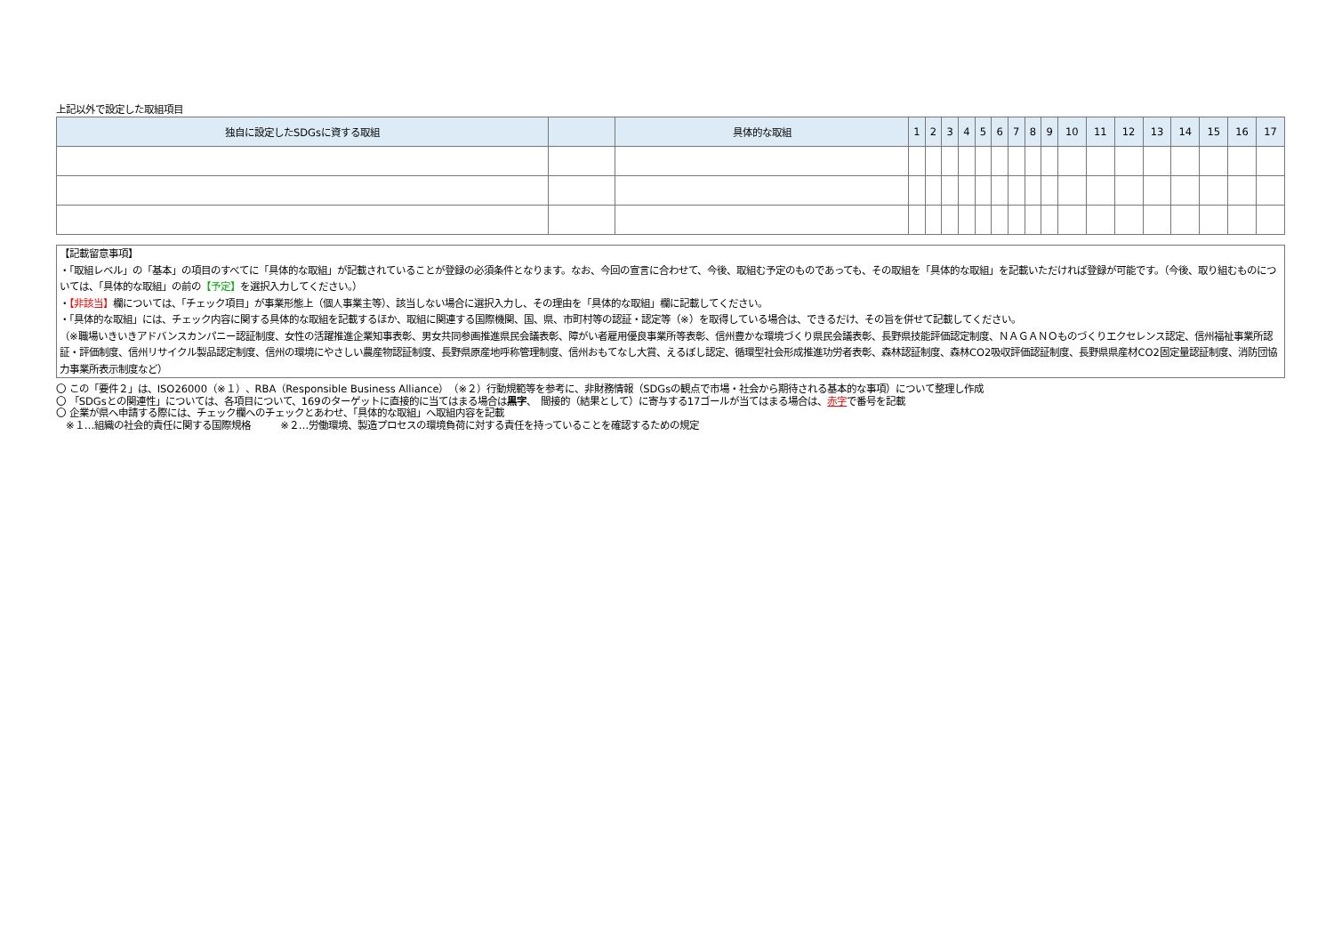上記以外で設定した取組項目
| 独自に設定したSDGsに資する取組 | | 具体的な取組 | 1 | 2 | 3 | 4 | 5 | 6 | 7 | 8 | 9 | 10 | 11 | 12 | 13 | 14 | 15 | 16 | 17 |
| --- | --- | --- | --- | --- | --- | --- | --- | --- | --- | --- | --- | --- | --- | --- | --- | --- | --- | --- | --- |
【記載留意事項】
・「取組レベル」の「基本」の項目のすべてに「具体的な取組」が記載されていることが登録の必須条件となります。なお、今回の宣言に合わせて、今後、取組む予定のものであっても、その取組を「具体的な取組」を記載いただければ登録が可能です。（今後、取り組むものについては、「具体的な取組」の前の【予定】を選択入力してください。）
・【非該当】欄については、「チェック項目」が事業形態上（個人事業主等）、該当しない場合に選択入力し、その理由を「具体的な取組」欄に記載してください。
・「具体的な取組」には、チェック内容に関する具体的な取組を記載するほか、取組に関連する国際機関、国、県、市町村等の認証・認定等（※）を取得している場合は、できるだけ、その旨を併せて記載してください。
（※職場いきいきアドバンスカンパニー認証制度、女性の活躍推進企業知事表彰、男女共同参画推進県民会議表彰、障がい者雇用優良事業所等表彰、信州豊かな環境づくり県民会議表彰、長野県技能評価認定制度、ＮＡＧＡＮＯものづくりエクセレンス認定、信州福祉事業所認証・評価制度、信州リサイクル製品認定制度、信州の環境にやさしい農産物認証制度、長野県原産地呼称管理制度、信州おもてなし大賞、えるぼし認定、循環型社会形成推進功労者表彰、森林認証制度、森林CO2吸収評価認証制度、長野県県産材CO2固定量認証制度、消防団協力事業所表示制度など）
〇 この「要件２」は、ISO26000（※１）、RBA（Responsible Business Alliance）（※２）行動規範等を参考に、非財務情報（SDGsの観点で市場・社会から期待される基本的な事項）について整理し作成
〇 「SDGsとの関連性」については、各項目について、169のターゲットに直接的に当てはまる場合は黒字、　間接的（結果として）に寄与する17ゴールが当てはまる場合は、赤字で番号を記載
〇 企業が県へ申請する際には、チェック欄へのチェックとあわせ、「具体的な取組」へ取組内容を記載
　※１…組織の社会的責任に関する国際規格　　　※２…労働環境、製造プロセスの環境負荷に対する責任を持っていることを確認するための規定